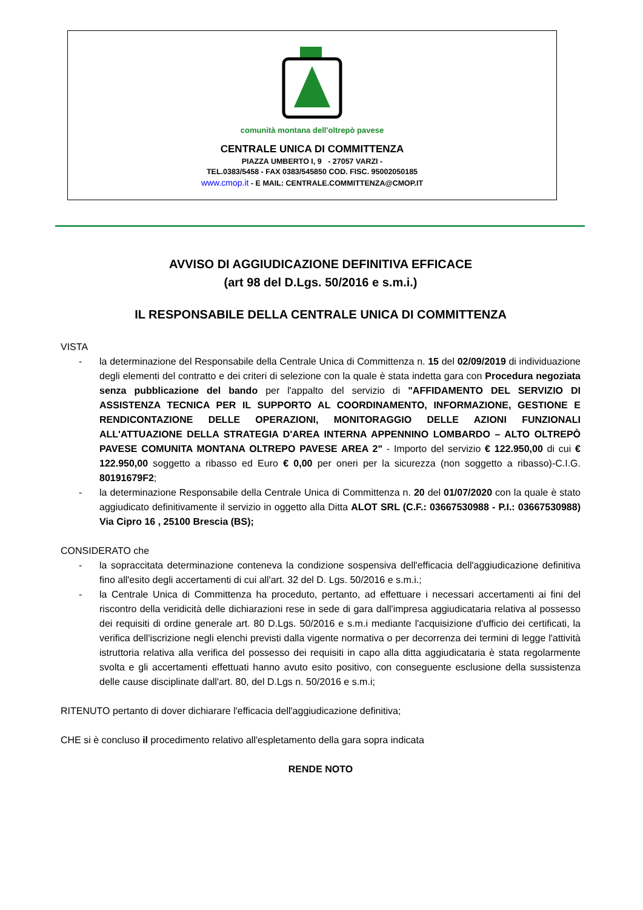comunità montana dell'oltrepò pavese
CENTRALE UNICA DI COMMITTENZA
PIAZZA UMBERTO I, 9 - 27057 VARZI -
TEL.0383/5458 - FAX 0383/545850 COD. FISC. 95002050185
www.cmop.it - E MAIL: CENTRALE.COMMITTENZA@CMOP.IT
AVVISO DI AGGIUDICAZIONE DEFINITIVA EFFICACE
(art 98 del D.Lgs. 50/2016 e s.m.i.)
IL RESPONSABILE DELLA CENTRALE UNICA DI COMMITTENZA
VISTA
- la determinazione del Responsabile della Centrale Unica di Committenza n. 15 del 02/09/2019 di individuazione degli elementi del contratto e dei criteri di selezione con la quale è stata indetta gara con Procedura negoziata senza pubblicazione del bando per l'appalto del servizio di "AFFIDAMENTO DEL SERVIZIO DI ASSISTENZA TECNICA PER IL SUPPORTO AL COORDINAMENTO, INFORMAZIONE, GESTIONE E RENDICONTAZIONE DELLE OPERAZIONI, MONITORAGGIO DELLE AZIONI FUNZIONALI ALL'ATTUAZIONE DELLA STRATEGIA D'AREA INTERNA APPENNINO LOMBARDO – ALTO OLTREPÒ PAVESE COMUNITA MONTANA OLTREPO PAVESE AREA 2" - Importo del servizio € 122.950,00 di cui € 122.950,00 soggetto a ribasso ed Euro € 0,00 per oneri per la sicurezza (non soggetto a ribasso)-C.I.G. 80191679F2;
- la determinazione Responsabile della Centrale Unica di Committenza n. 20 del 01/07/2020 con la quale è stato aggiudicato definitivamente il servizio in oggetto alla Ditta ALOT SRL (C.F.: 03667530988 - P.I.: 03667530988) Via Cipro 16 , 25100 Brescia (BS);
CONSIDERATO che
- la sopraccitata determinazione conteneva la condizione sospensiva dell'efficacia dell'aggiudicazione definitiva fino all'esito degli accertamenti di cui all'art. 32 del D. Lgs. 50/2016 e s.m.i.;
- la Centrale Unica di Committenza ha proceduto, pertanto, ad effettuare i necessari accertamenti ai fini del riscontro della veridicità delle dichiarazioni rese in sede di gara dall'impresa aggiudicataria relativa al possesso dei requisiti di ordine generale art. 80 D.Lgs. 50/2016 e s.m.i mediante l'acquisizione d'ufficio dei certificati, la verifica dell'iscrizione negli elenchi previsti dalla vigente normativa o per decorrenza dei termini di legge l'attività istruttoria relativa alla verifica del possesso dei requisiti in capo alla ditta aggiudicataria è stata regolarmente svolta e gli accertamenti effettuati hanno avuto esito positivo, con conseguente esclusione della sussistenza delle cause disciplinate dall'art. 80, del D.Lgs n. 50/2016 e s.m.i;
RITENUTO pertanto di dover dichiarare l'efficacia dell'aggiudicazione definitiva;
CHE si è concluso il procedimento relativo all'espletamento della gara sopra indicata
RENDE NOTO